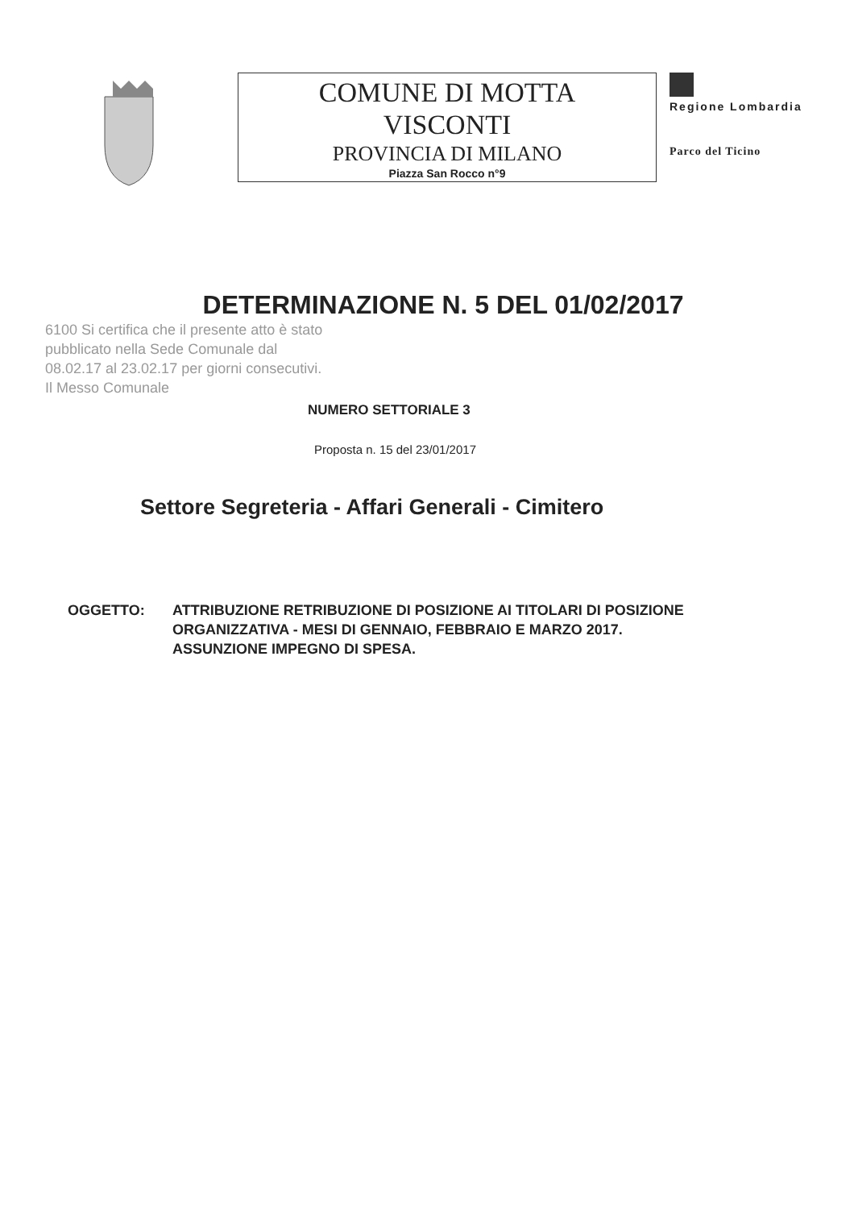COMUNE DI MOTTA
VISCONTI
PROVINCIA DI MILANO
Piazza San Rocco n°9
Regione Lombardia
Parco del Ticino
DETERMINAZIONE N. 5 DEL 01/02/2017
6100 Si certifica che il presente atto è stato pubblicato nella Sede Comunale dal 08.02.17 al 23.02.17 per giorni consecutivi. Il Messo Comunale
NUMERO SETTORIALE 3
Proposta n. 15 del 23/01/2017
Settore Segreteria - Affari Generali - Cimitero
OGGETTO: ATTRIBUZIONE RETRIBUZIONE DI POSIZIONE AI TITOLARI DI POSIZIONE
ORGANIZZATIVA - MESI DI GENNAIO, FEBBRAIO E MARZO 2017.
ASSUNZIONE IMPEGNO DI SPESA.